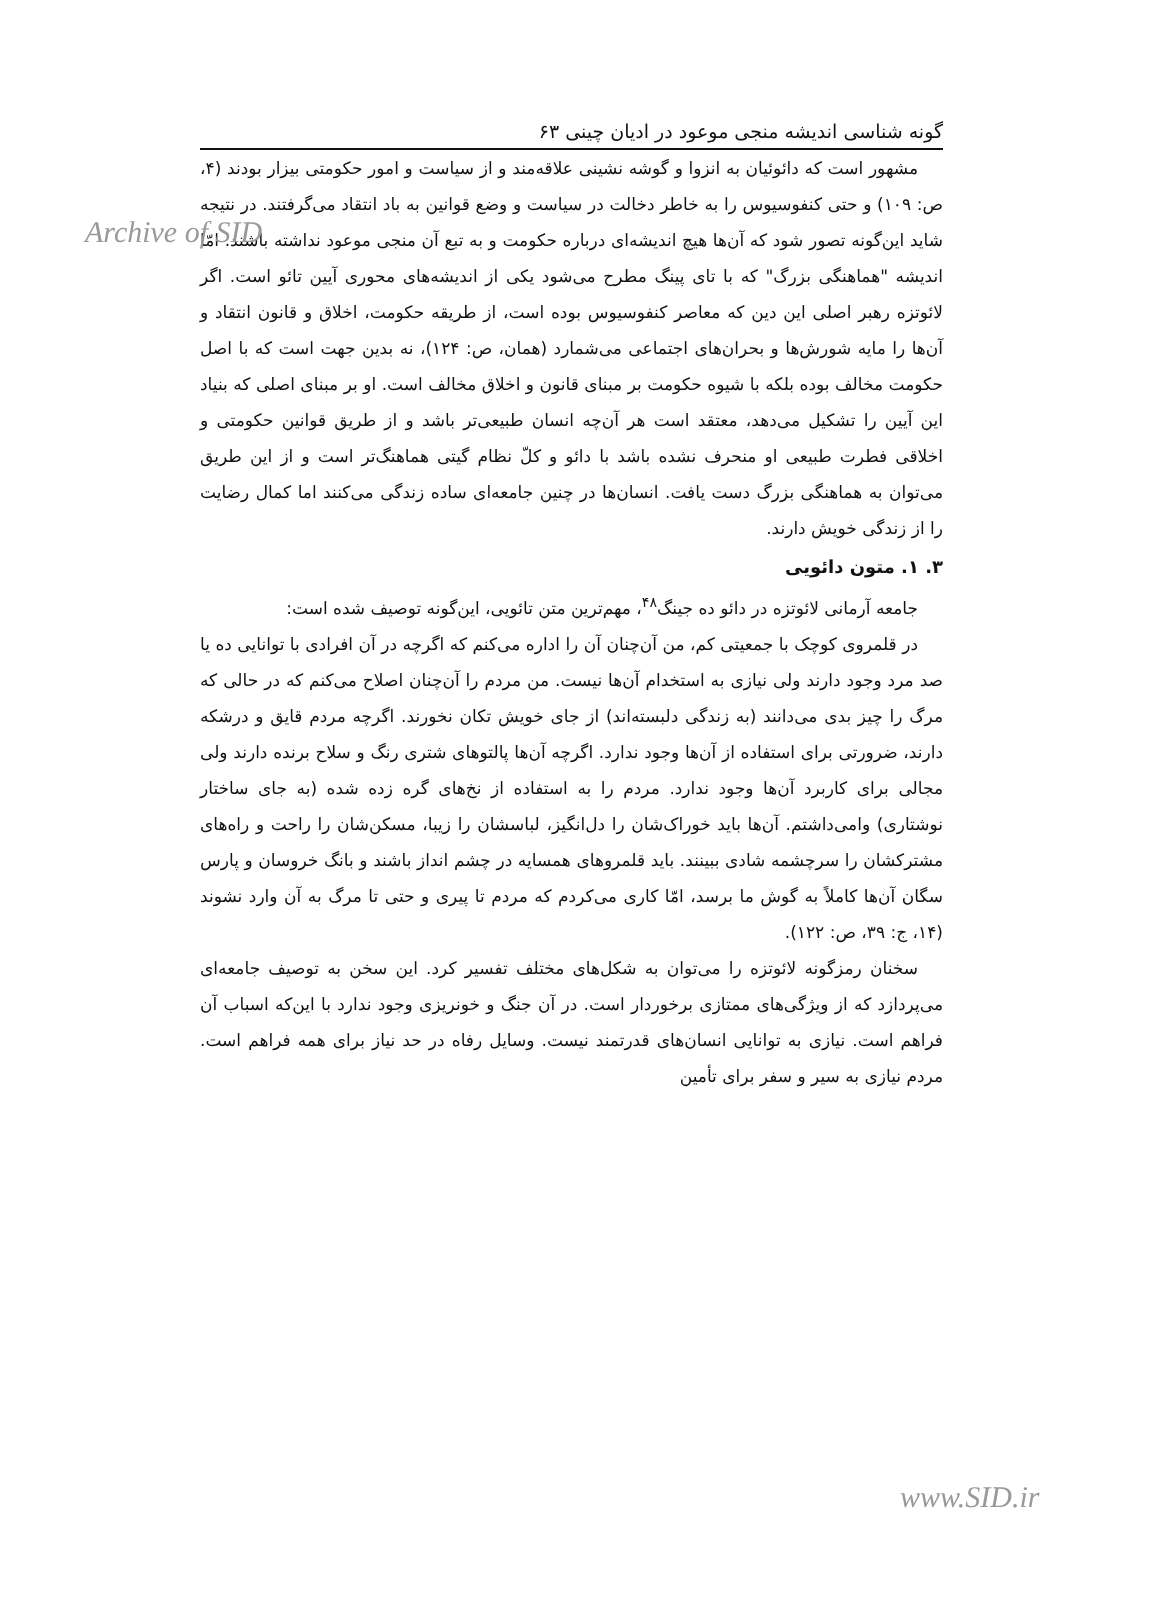Archive of SID
گونه شناسی اندیشه منجی موعود در ادیان چینی ۶۳
مشهور است که دائوئیان به انزوا و گوشه نشینی علاقه‌مند و از سیاست و امور حکومتی بیزار بودند (۴، ص: ۱۰۹) و حتی کنفوسیوس را به خاطر دخالت در سیاست و وضع قوانین به باد انتقاد می‌گرفتند. در نتیجه شاید این‌گونه تصور شود که آن‌ها هیچ اندیشه‌ای درباره حکومت و به تبع آن منجی موعود نداشته باشند. امّا اندیشه "هماهنگی بزرگ" که با تای پینگ مطرح می‌شود یکی از اندیشه‌های محوری آیین تائو است. اگر لائوتزه رهبر اصلی این دین که معاصر کنفوسیوس بوده است، از طریقه حکومت، اخلاق و قانون انتقاد و آن‌ها را مایه شورش‌ها و بحران‌های اجتماعی می‌شمارد (همان، ص: ۱۲۴)، نه بدین جهت است که با اصل حکومت مخالف بوده بلکه با شیوه حکومت بر مبنای قانون و اخلاق مخالف است. او بر مبنای اصلی که بنیاد این آیین را تشکیل می‌دهد، معتقد است هر آن‌چه انسان طبیعی‌تر باشد و از طریق قوانین حکومتی و اخلاقی فطرت طبیعی او منحرف نشده باشد با دائو و کلّ نظام گیتی هماهنگ‌تر است و از این طریق می‌توان به هماهنگی بزرگ دست یافت. انسان‌ها در چنین جامعه‌ای ساده زندگی می‌کنند اما کمال رضایت را از زندگی خویش دارند.
۳. ۱. متون دائویی
جامعه آرمانی لائوتزه در دائو ده جینگ<sup>۴۸</sup>، مهم‌ترین متن تائویی، این‌گونه توصیف شده است:
در قلمروی کوچک با جمعیتی کم، من آن‌چنان آن را اداره می‌کنم که اگرچه در آن افرادی با توانایی ده یا صد مرد وجود دارند ولی نیازی به استخدام آن‌ها نیست. من مردم را آن‌چنان اصلاح می‌کنم که در حالی که مرگ را چیز بدی می‌دانند (به زندگی دلبسته‌اند) از جای خویش تکان نخورند. اگرچه مردم قایق و درشکه دارند، ضرورتی برای استفاده از آن‌ها وجود ندارد. اگرچه آن‌ها پالتوهای شتری رنگ و سلاح برنده دارند ولی مجالی برای کاربرد آن‌ها وجود ندارد. مردم را به استفاده از نخ‌های گره زده شده (به جای ساختار نوشتاری) وامی‌داشتم. آن‌ها باید خوراک‌شان را دل‌انگیز، لباسشان را زیبا، مسکن‌شان را راحت و راه‌های مشترکشان را سرچشمه شادی ببینند. باید قلمروهای همسایه در چشم انداز باشند و بانگ خروسان و پارس سگان آن‌ها کاملاً به گوش ما برسد، امّا کاری می‌کردم که مردم تا پیری و حتی تا مرگ به آن وارد نشوند (۱۴، ج: ۳۹، ص: ۱۲۲).
سخنان رمزگونه لائوتزه را می‌توان به شکل‌های مختلف تفسیر کرد. این سخن به توصیف جامعه‌ای می‌پردازد که از ویژگی‌های ممتازی برخوردار است. در آن جنگ و خونریزی وجود ندارد با این‌که اسباب آن فراهم است. نیازی به توانایی انسان‌های قدرتمند نیست. وسایل رفاه در حد نیاز برای همه فراهم است. مردم نیازی به سیر و سفر برای تأمین
www.SID.ir